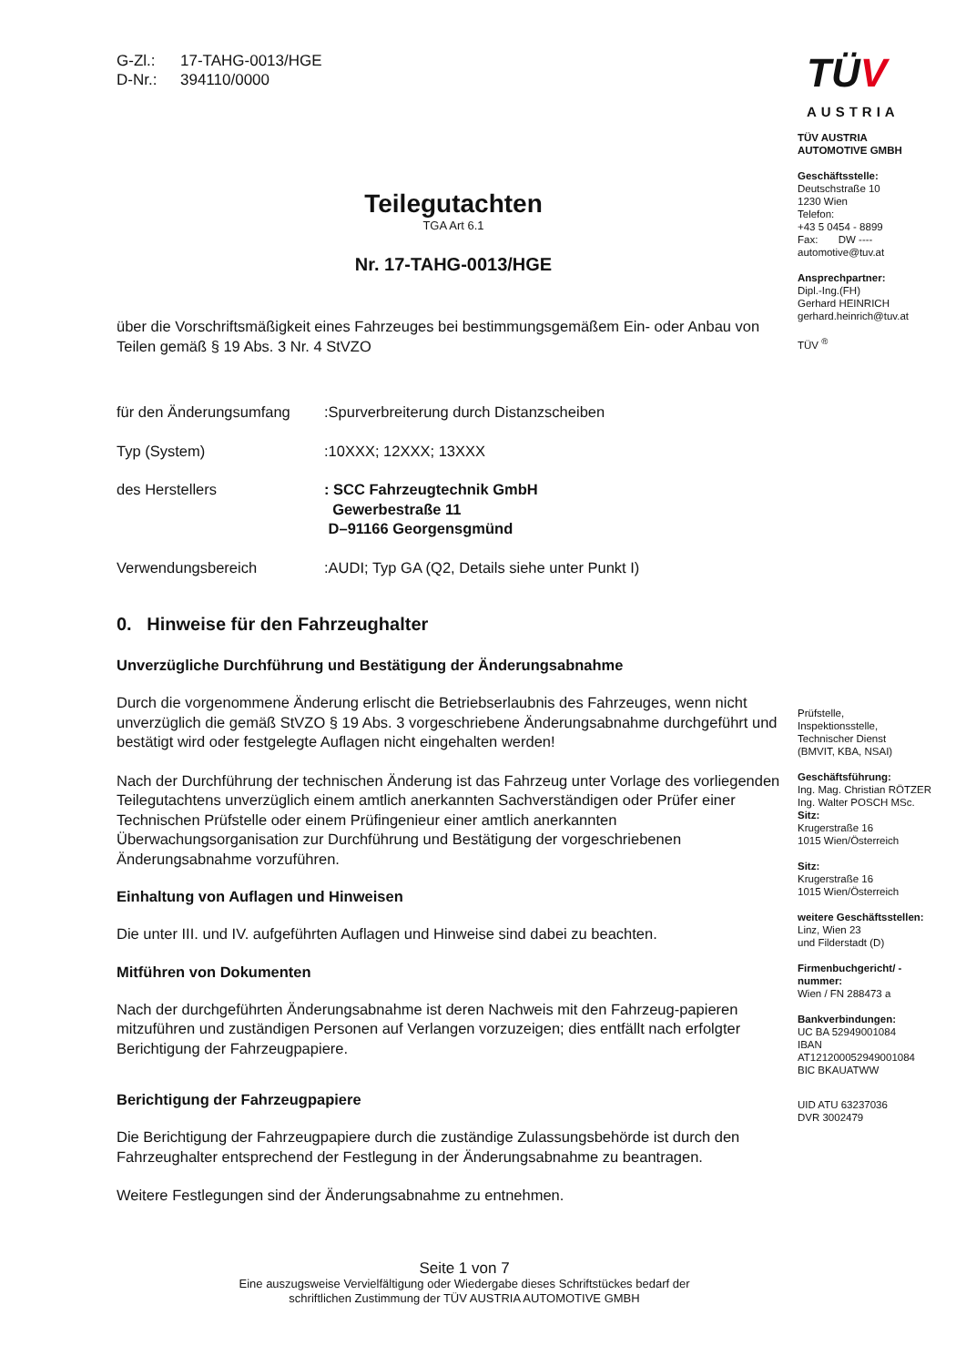G-Zl.: 17-TAHG-0013/HGE
D-Nr.: 394110/0000
Teilegutachten
TGA Art 6.1
Nr. 17-TAHG-0013/HGE
über die Vorschriftsmäßigkeit eines Fahrzeuges bei bestimmungsgemäßem Ein- oder Anbau von Teilen gemäß § 19 Abs. 3 Nr. 4 StVZO
für den Änderungsumfang :Spurverbreiterung durch Distanzscheiben
Typ (System) :10XXX; 12XXX; 13XXX
des Herstellers : SCC Fahrzeugtechnik GmbH
Gewerbestraße 11
D–91166 Georgensgmünd
Verwendungsbereich :AUDI; Typ GA (Q2, Details siehe unter Punkt I)
0. Hinweise für den Fahrzeughalter
Unverzügliche Durchführung und Bestätigung der Änderungsabnahme
Durch die vorgenommene Änderung erlischt die Betriebserlaubnis des Fahrzeuges, wenn nicht unverzüglich die gemäß StVZO § 19 Abs. 3 vorgeschriebene Änderungsabnahme durchgeführt und bestätigt wird oder festgelegte Auflagen nicht eingehalten werden!
Nach der Durchführung der technischen Änderung ist das Fahrzeug unter Vorlage des vorliegenden Teilegutachtens unverzüglich einem amtlich anerkannten Sachverständigen oder Prüfer einer Technischen Prüfstelle oder einem Prüfingenieur einer amtlich anerkannten Überwachungsorganisation zur Durchführung und Bestätigung der vorgeschriebenen Änderungsabnahme vorzuführen.
Einhaltung von Auflagen und Hinweisen
Die unter III. und IV. aufgeführten Auflagen und Hinweise sind dabei zu beachten.
Mitführen von Dokumenten
Nach der durchgeführten Änderungsabnahme ist deren Nachweis mit den Fahrzeug-papieren mitzuführen und zuständigen Personen auf Verlangen vorzuzeigen; dies entfällt nach erfolgter Berichtigung der Fahrzeugpapiere.
Berichtigung der Fahrzeugpapiere
Die Berichtigung der Fahrzeugpapiere durch die zuständige Zulassungsbehörde ist durch den Fahrzeughalter entsprechend der Festlegung in der Änderungsabnahme zu beantragen.
Weitere Festlegungen sind der Änderungsabnahme zu entnehmen.
TÜV
AUSTRIA
TÜV AUSTRIA AUTOMOTIVE GMBH
Geschäftsstelle:
Deutschstraße 10
1230 Wien
Telefon:
+43 5 0454 - 8899
Fax: DW ----
automotive@tuv.at
Ansprechpartner:
Dipl.-Ing.(FH)
Gerhard HEINRICH
gerhard.heinrich@tuv.at
TÜV <sup>®</sup>
Prüfstelle,
Inspektionsstelle,
Technischer Dienst
(BMVIT, KBA, NSAI)
Geschäftsführung:
Ing. Mag. Christian RÖTZER
Ing. Walter POSCH MSc.
Sitz:
Krugerstraße 16
1015 Wien/Österreich
Sitz:
Krugerstraße 16
1015 Wien/Österreich
weitere Geschäftsstellen:
Linz, Wien 23
und Filderstadt (D)
Firmenbuchgericht/ -nummer:
Wien / FN 288473 a
Bankverbindungen:
UC BA 52949001084
IBAN
AT121200052949001084
BIC BKAUATWW
UID ATU 63237036
DVR 3002479
Seite 1 von 7
Eine auszugsweise Vervielfältigung oder Wiedergabe dieses Schriftstückes bedarf der
schriftlichen Zustimmung der TÜV AUSTRIA AUTOMOTIVE GMBH